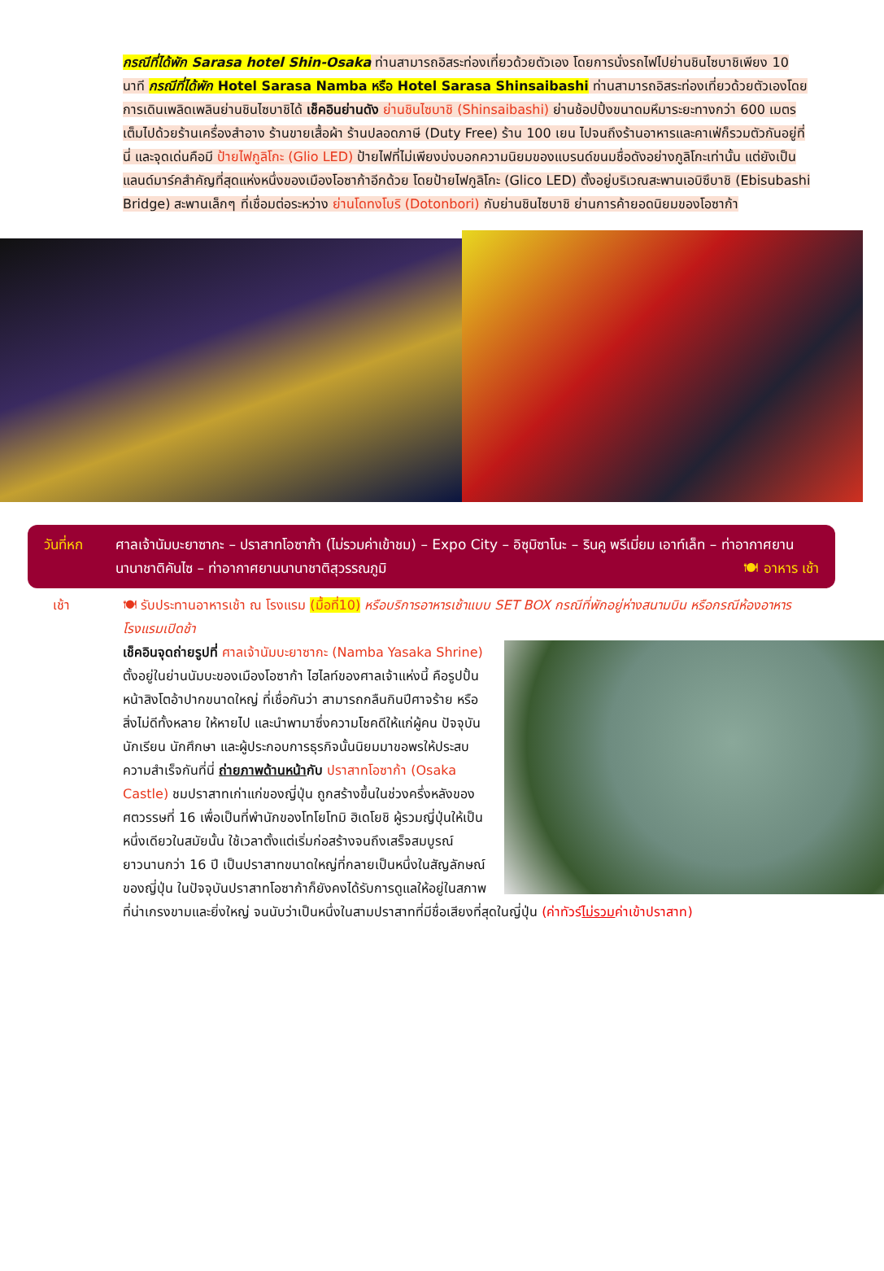กรณีที่ได้พัก Sarasa hotel Shin-Osaka ท่านสามารถอิสระท่องเที่ยวด้วยตัวเอง โดยการนั่งรถไฟไปย่านชินไซบาชิเพียง 10 นาที กรณีที่ได้พัก Hotel Sarasa Namba หรือ Hotel Sarasa Shinsaibashi ท่านสามารถอิสระท่องเที่ยวด้วยตัวเองโดยการเดินเพลิดเพลินย่านชินไซบาชิได้ เช็คอินย่านดัง ย่านชินไซบาชิ (Shinsaibashi) ย่านช้อปปิ้งขนาดมหึมาระยะทางกว่า 600 เมตร เต็มไปด้วยร้านเครื่องสำอาง ร้านขายเสื้อผ้า ร้านปลอดภาษี (Duty Free) ร้าน 100 เยน ไปจนถึงร้านอาหารและคาเฟ่ก็รวมตัวกันอยู่ที่นี่ และจุดเด่นคือมี ป้ายไฟกูลิโกะ (Glio LED) ป้ายไฟที่ไม่เพียงบ่งบอกความนิยมของแบรนด์ขนมชื่อดังอย่างกูลิโกะเท่านั้น แต่ยังเป็นแลนด์มาร์คสำคัญที่สุดแห่งหนึ่งของเมืองโอซาก้าอีกด้วย โดยป้ายไฟกูลิโกะ (Glico LED) ตั้งอยู่บริเวณสะพานเอบิซึบาชิ (Ebisubashi Bridge) สะพานเล็กๆ ที่เชื่อมต่อระหว่าง ย่านโดทงโบริ (Dotonbori) กับย่านชินไซบาชิ ย่านการค้ายอดนิยมของโอซาก้า
วันที่หก ศาลเจ้านัมบะยาซากะ – ปราสาทโอซาก้า (ไม่รวมค่าเข้าชม) – Expo City – อิซุมิซาโนะ – รินคู พรีเมี่ยม เอาท์เล็ท – ท่าอากาศยานนานาชาติคันไซ – ท่าอากาศยานนานาชาติสุวรรณภูมิ 🍽 อาหาร เช้า
เช้า 🍽 รับประทานอาหารเช้า ณ โรงแรม (มื้อที่10) หรือบริการอาหารเช้าแบบ SET BOX กรณีที่พักอยู่ห่างสนามบิน หรือกรณีห้องอาหารโรงแรมเปิดช้า
เช็คอินจุดถ่ายรูปที่ ศาลเจ้านัมบะยาซากะ (Namba Yasaka Shrine) ตั้งอยู่ในย่านนัมบะของเมืองโอซาก้า ไฮไลท์ของศาลเจ้าแห่งนี้ คือรูปปั้นหน้าสิงโตอ้าปากขนาดใหญ่ ที่เชื่อกันว่า สามารถกลืนกินปีศาจร้าย หรือ สิ่งไม่ดีทั้งหลาย ให้หายไป และนำพามาซึ่งความโชคดีให้แก่ผู้คน ปัจจุบันนักเรียน นักศึกษา และผู้ประกอบการธุรกิจนั้นนิยมมาขอพรให้ประสบความสำเร็จกันที่นี่ ถ่ายภาพด้านหน้ากับ ปราสาทโอซาก้า (Osaka Castle) ชมปราสาทเก่าแก่ของญี่ปุ่น ถูกสร้างขึ้นในช่วงครึ่งหลังของศตวรรษที่ 16 เพื่อเป็นที่พำนักของโทโยโทมิ ฮิเดโยชิ ผู้รวมญี่ปุ่นให้เป็นหนึ่งเดียวในสมัยนั้น ใช้เวลาตั้งแต่เริ่มก่อสร้างจนถึงเสร็จสมบูรณ์ยาวนานกว่า 16 ปี เป็นปราสาทขนาดใหญ่ที่กลายเป็นหนึ่งในสัญลักษณ์ของญี่ปุ่น ในปัจจุบันปราสาทโอซาก้าก็ยังคงได้รับการดูแลให้อยู่ในสภาพที่น่าเกรงขามและยิ่งใหญ่ จนนับว่าเป็นหนึ่งในสามปราสาทที่มีชื่อเสียงที่สุดในญี่ปุ่น (ค่าทัวร์ไม่รวมค่าเข้าปราสาท)